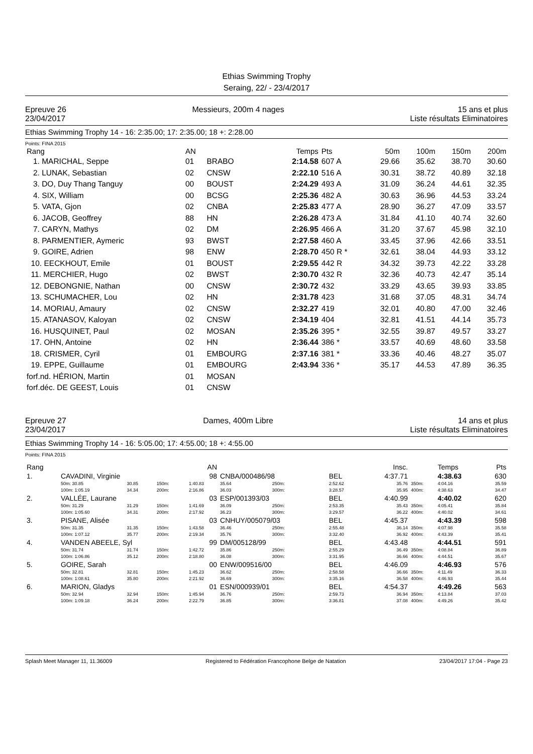Ethias Swimming Trophy
Seraing, 22/ - 23/4/2017
Epreuve 26
23/04/2017
Messieurs, 200m 4 nages 15 ans et plus
Liste résultats Eliminatoires
Ethias Swimming Trophy 14 - 16: 2:35.00; 17: 2:35.00; 18 +: 2:28.00
Points: FINA 2015
| Rang | AN | | Temps | Pts | 50m | 100m | 150m | 200m |
| --- | --- | --- | --- | --- | --- | --- | --- | --- |
| 1. MARICHAL, Seppe | 01 | BRABO | 2:14.58 | 607 A | 29.66 | 35.62 | 38.70 | 30.60 |
| 2. LUNAK, Sebastian | 02 | CNSW | 2:22.10 | 516 A | 30.31 | 38.72 | 40.89 | 32.18 |
| 3. DO, Duy Thang Tanguy | 00 | BOUST | 2:24.29 | 493 A | 31.09 | 36.24 | 44.61 | 32.35 |
| 4. SIX, William | 00 | BCSG | 2:25.36 | 482 A | 30.63 | 36.96 | 44.53 | 33.24 |
| 5. VATA, Gjon | 02 | CNBA | 2:25.83 | 477 A | 28.90 | 36.27 | 47.09 | 33.57 |
| 6. JACOB, Geoffrey | 88 | HN | 2:26.28 | 473 A | 31.84 | 41.10 | 40.74 | 32.60 |
| 7. CARYN, Mathys | 02 | DM | 2:26.95 | 466 A | 31.20 | 37.67 | 45.98 | 32.10 |
| 8. PARMENTIER, Aymeric | 93 | BWST | 2:27.58 | 460 A | 33.45 | 37.96 | 42.66 | 33.51 |
| 9. GOIRE, Adrien | 98 | ENW | 2:28.70 | 450 R * | 32.61 | 38.04 | 44.93 | 33.12 |
| 10. EECKHOUT, Emile | 01 | BOUST | 2:29.55 | 442 R | 34.32 | 39.73 | 42.22 | 33.28 |
| 11. MERCHIER, Hugo | 02 | BWST | 2:30.70 | 432 R | 32.36 | 40.73 | 42.47 | 35.14 |
| 12. DEBONGNIE, Nathan | 00 | CNSW | 2:30.72 | 432 | 33.29 | 43.65 | 39.93 | 33.85 |
| 13. SCHUMACHER, Lou | 02 | HN | 2:31.78 | 423 | 31.68 | 37.05 | 48.31 | 34.74 |
| 14. MORIAU, Amaury | 02 | CNSW | 2:32.27 | 419 | 32.01 | 40.80 | 47.00 | 32.46 |
| 15. ATANASOV, Kaloyan | 02 | CNSW | 2:34.19 | 404 | 32.81 | 41.51 | 44.14 | 35.73 |
| 16. HUSQUINET, Paul | 02 | MOSAN | 2:35.26 | 395 * | 32.55 | 39.87 | 49.57 | 33.27 |
| 17. OHN, Antoine | 02 | HN | 2:36.44 | 386 * | 33.57 | 40.69 | 48.60 | 33.58 |
| 18. CRISMER, Cyril | 01 | EMBOURG | 2:37.16 | 381 * | 33.36 | 40.46 | 48.27 | 35.07 |
| 19. EPPE, Guillaume | 01 | EMBOURG | 2:43.94 | 336 * | 35.17 | 44.53 | 47.89 | 36.35 |
| forf.nd. HÉRION, Martin | 01 | MOSAN | | | | | | |
| forf.déc. DE GEEST, Louis | 01 | CNSW | | | | | | |
Epreuve 27
23/04/2017
Dames, 400m Libre 14 ans et plus
Liste résultats Eliminatoires
Ethias Swimming Trophy 14 - 16: 5:05.00; 17: 4:55.00; 18 +: 4:55.00
Points: FINA 2015
| Rang | | | | AN | | | | | Insc. | | Temps | Pts |
| 1. | CAVADINI, Virginie | | | 98 | CNBA/000486/98 | | BEL | | 4:37.71 | | 4:38.63 | 630 |
| | 50m: 30.85 | 30.85 | 150m: | 1:40.83 | 35.64 | 250m: | 2:52.62 | | 35.76 | 350m: | 4:04.16 | 35.59 |
| | 100m: 1:05.19 | 34.34 | 200m: | 2:16.86 | 36.03 | 300m: | 3:28.57 | | 35.95 | 400m: | 4:38.63 | 34.47 |
| 2. | VALLÉE, Laurane | | | 03 | ESP/001393/03 | | BEL | | 4:40.99 | | 4:40.02 | 620 |
| | 50m: 31.29 | 31.29 | 150m: | 1:41.69 | 36.09 | 250m: | 2:53.35 | | 35.43 | 350m: | 4:05.41 | 35.84 |
| | 100m: 1:05.60 | 34.31 | 200m: | 2:17.92 | 36.23 | 300m: | 3:29.57 | | 36.22 | 400m: | 4:40.02 | 34.61 |
| 3. | PISANE, Alisée | | | 03 | CNHUY/005079/03 | | BEL | | 4:45.37 | | 4:43.39 | 598 |
| | 50m: 31.35 | 31.35 | 150m: | 1:43.58 | 36.46 | 250m: | 2:55.48 | | 36.14 | 350m: | 4:07.98 | 35.58 |
| | 100m: 1:07.12 | 35.77 | 200m: | 2:19.34 | 35.76 | 300m: | 3:32.40 | | 36.92 | 400m: | 4:43.39 | 35.41 |
| 4. | VANDEN ABEELE, Syl | | | 99 | DM/005128/99 | | BEL | | 4:43.48 | | 4:44.51 | 591 |
| | 50m: 31.74 | 31.74 | 150m: | 1:42.72 | 35.86 | 250m: | 2:55.29 | | 36.49 | 350m: | 4:08.84 | 36.89 |
| | 100m: 1:06.86 | 35.12 | 200m: | 2:18.80 | 36.08 | 300m: | 3:31.95 | | 36.66 | 400m: | 4:44.51 | 35.67 |
| 5. | GOIRE, Sarah | | | 00 | ENW/009516/00 | | BEL | | 4:46.09 | | 4:46.93 | 576 |
| | 50m: 32.81 | 32.81 | 150m: | 1:45.23 | 36.62 | 250m: | 2:58.58 | | 36.66 | 350m: | 4:11.49 | 36.33 |
| | 100m: 1:08.61 | 35.80 | 200m: | 2:21.92 | 36.69 | 300m: | 3:35.16 | | 36.58 | 400m: | 4:46.93 | 35.44 |
| 6. | MARION, Gladys | | | 01 | ESN/000939/01 | | BEL | | 4:54.37 | | 4:49.26 | 563 |
| | 50m: 32.94 | 32.94 | 150m: | 1:45.94 | 36.76 | 250m: | 2:59.73 | | 36.94 | 350m: | 4:13.84 | 37.03 |
| | 100m: 1:09.18 | 36.24 | 200m: | 2:22.79 | 36.85 | 300m: | 3:36.81 | | 37.08 | 400m: | 4:49.26 | 35.42 |
Splash Meet Manager 11, 11.36009 Registered to Fédération Francophone Belge de Natation 23/04/2017 17:04 - Page 23